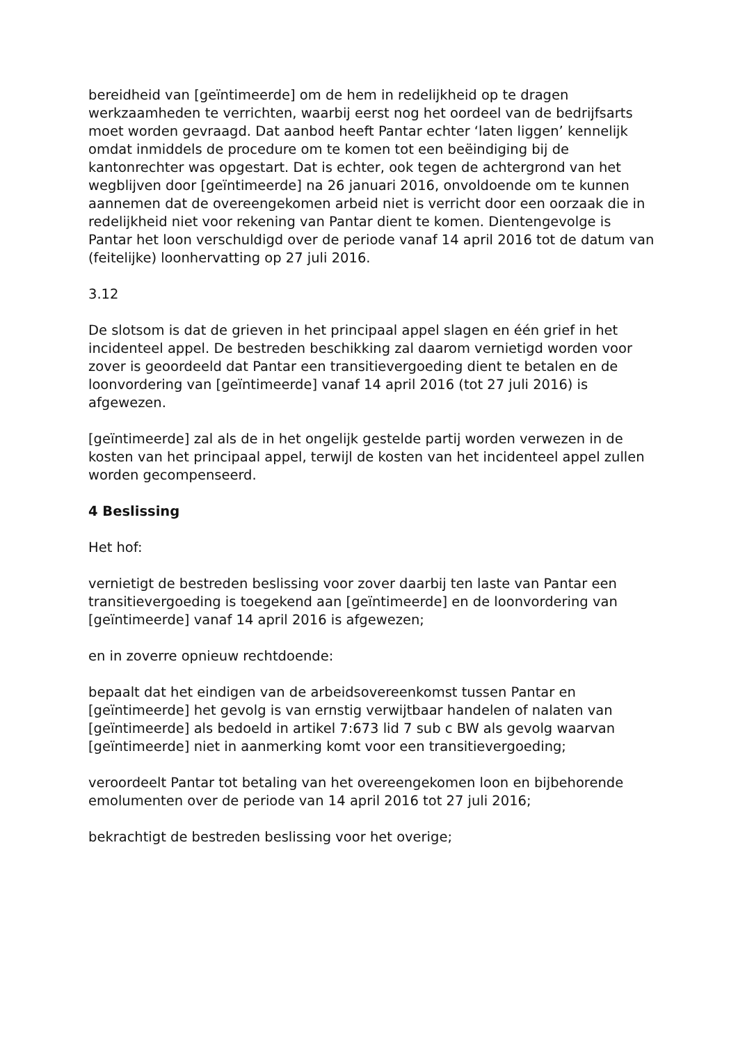bereidheid van [geïntimeerde] om de hem in redelijkheid op te dragen werkzaamheden te verrichten, waarbij eerst nog het oordeel van de bedrijfsarts moet worden gevraagd. Dat aanbod heeft Pantar echter ‘laten liggen’ kennelijk omdat inmiddels de procedure om te komen tot een beëindiging bij de kantonrechter was opgestart. Dat is echter, ook tegen de achtergrond van het wegblijven door [geïntimeerde] na 26 januari 2016, onvoldoende om te kunnen aannemen dat de overeengekomen arbeid niet is verricht door een oorzaak die in redelijkheid niet voor rekening van Pantar dient te komen. Dientengevolge is Pantar het loon verschuldigd over de periode vanaf 14 april 2016 tot de datum van (feitelijke) loonhervatting op 27 juli 2016.
3.12
De slotsom is dat de grieven in het principaal appel slagen en één grief in het incidenteel appel. De bestreden beschikking zal daarom vernietigd worden voor zover is geoordeeld dat Pantar een transitievergoeding dient te betalen en de loonvordering van [geïntimeerde] vanaf 14 april 2016 (tot 27 juli 2016) is afgewezen.
[geïntimeerde] zal als de in het ongelijk gestelde partij worden verwezen in de kosten van het principaal appel, terwijl de kosten van het incidenteel appel zullen worden gecompenseerd.
4 Beslissing
Het hof:
vernietigt de bestreden beslissing voor zover daarbij ten laste van Pantar een transitievergoeding is toegekend aan [geïntimeerde] en de loonvordering van [geïntimeerde] vanaf 14 april 2016 is afgewezen;
en in zoverre opnieuw rechtdoende:
bepaalt dat het eindigen van de arbeidsovereenkomst tussen Pantar en [geïntimeerde] het gevolg is van ernstig verwijtbaar handelen of nalaten van [geïntimeerde] als bedoeld in artikel 7:673 lid 7 sub c BW als gevolg waarvan [geïntimeerde] niet in aanmerking komt voor een transitievergoeding;
veroordeelt Pantar tot betaling van het overeengekomen loon en bijbehorende emolumenten over de periode van 14 april 2016 tot 27 juli 2016;
bekrachtigt de bestreden beslissing voor het overige;